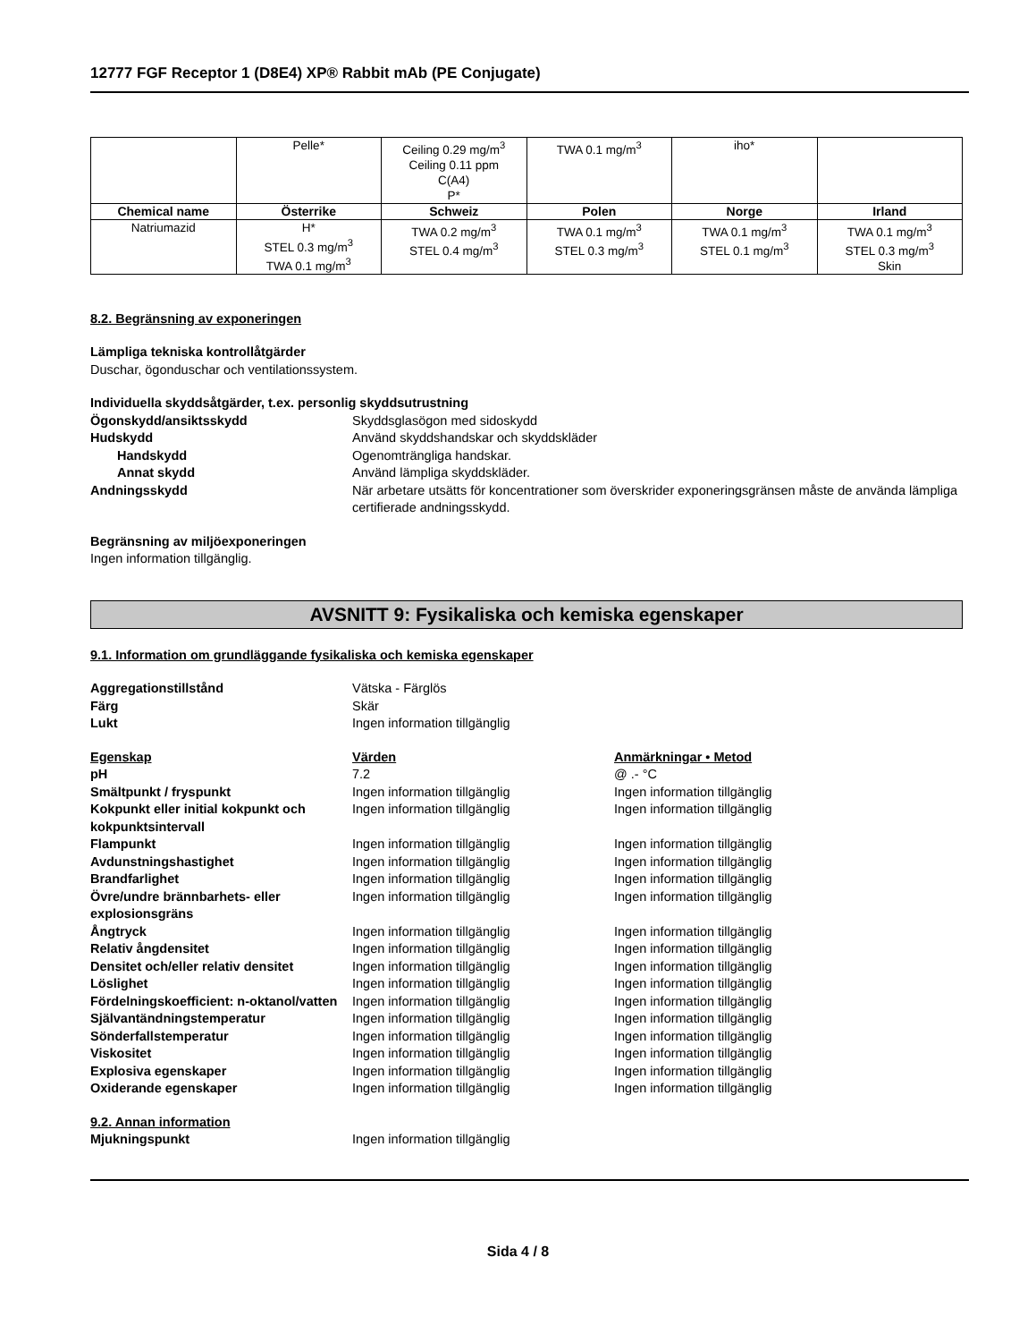12777 FGF Receptor 1 (D8E4) XP® Rabbit mAb (PE Conjugate)
| | Pelle* | Ceiling 0.29 mg/m<sup>3</sup> Ceiling 0.11 ppm C(A4) P* | TWA 0.1 mg/m<sup>3</sup> | iho* | |
| Chemical name | Österrike | Schweiz | Polen | Norge | Irland |
| Natriumazid | H* STEL 0.3 mg/m<sup>3</sup> TWA 0.1 mg/m<sup>3</sup> | TWA 0.2 mg/m<sup>3</sup> STEL 0.4 mg/m<sup>3</sup> | TWA 0.1 mg/m<sup>3</sup> STEL 0.3 mg/m<sup>3</sup> | TWA 0.1 mg/m<sup>3</sup> STEL 0.1 mg/m<sup>3</sup> | TWA 0.1 mg/m<sup>3</sup> STEL 0.3 mg/m<sup>3</sup> Skin |
8.2. Begränsning av exponeringen
Lämpliga tekniska kontrollåtgärder
Duschar, ögonduschar och ventilationssystem.
Individuella skyddsåtgärder, t.ex. personlig skyddsutrustning
Ögonskydd/ansiktsskydd Skyddsglasögon med sidoskydd
Hudskydd Använd skyddshandskar och skyddskläder
Handskydd Ogenomträngliga handskar.
Annat skydd Använd lämpliga skyddskläder.
Andningsskydd När arbetare utsätts för koncentrationer som överskrider exponeringsgränsen måste de använda lämpliga certifierade andningsskydd.
Begränsning av miljöexponeringen
Ingen information tillgänglig.
AVSNITT 9: Fysikaliska och kemiska egenskaper
9.1. Information om grundläggande fysikaliska och kemiska egenskaper
Aggregationstillstånd Vätska - Färglös
Färg Skär
Lukt Ingen information tillgänglig
Egenskap Värden Anmärkningar • Metod
pH 7.2 @ .- °C
Smältpunkt / fryspunkt Ingen information tillgänglig Ingen information tillgänglig
Kokpunkt eller initial kokpunkt och kokpunktsintervall
Ingen information tillgänglig Ingen information tillgänglig
Flampunkt Ingen information tillgänglig Ingen information tillgänglig
Avdunstningshastighet Ingen information tillgänglig Ingen information tillgänglig
Brandfarlighet Ingen information tillgänglig Ingen information tillgänglig
Övre/undre brännbarhets- eller explosionsgräns
Ingen information tillgänglig Ingen information tillgänglig
Ångtryck Ingen information tillgänglig Ingen information tillgänglig
Relativ ångdensitet Ingen information tillgänglig Ingen information tillgänglig
Densitet och/eller relativ densitet
Ingen information tillgänglig Ingen information tillgänglig
Löslighet Ingen information tillgänglig Ingen information tillgänglig
Fördelningskoefficient: n-oktanol/vatten
Ingen information tillgänglig Ingen information tillgänglig
Självantändningstemperatur Ingen information tillgänglig Ingen information tillgänglig
Sönderfallstemperatur Ingen information tillgänglig Ingen information tillgänglig
Viskositet Ingen information tillgänglig Ingen information tillgänglig
Explosiva egenskaper Ingen information tillgänglig Ingen information tillgänglig
Oxiderande egenskaper Ingen information tillgänglig Ingen information tillgänglig
9.2. Annan information
Mjukningspunkt Ingen information tillgänglig
Sida 4 / 8